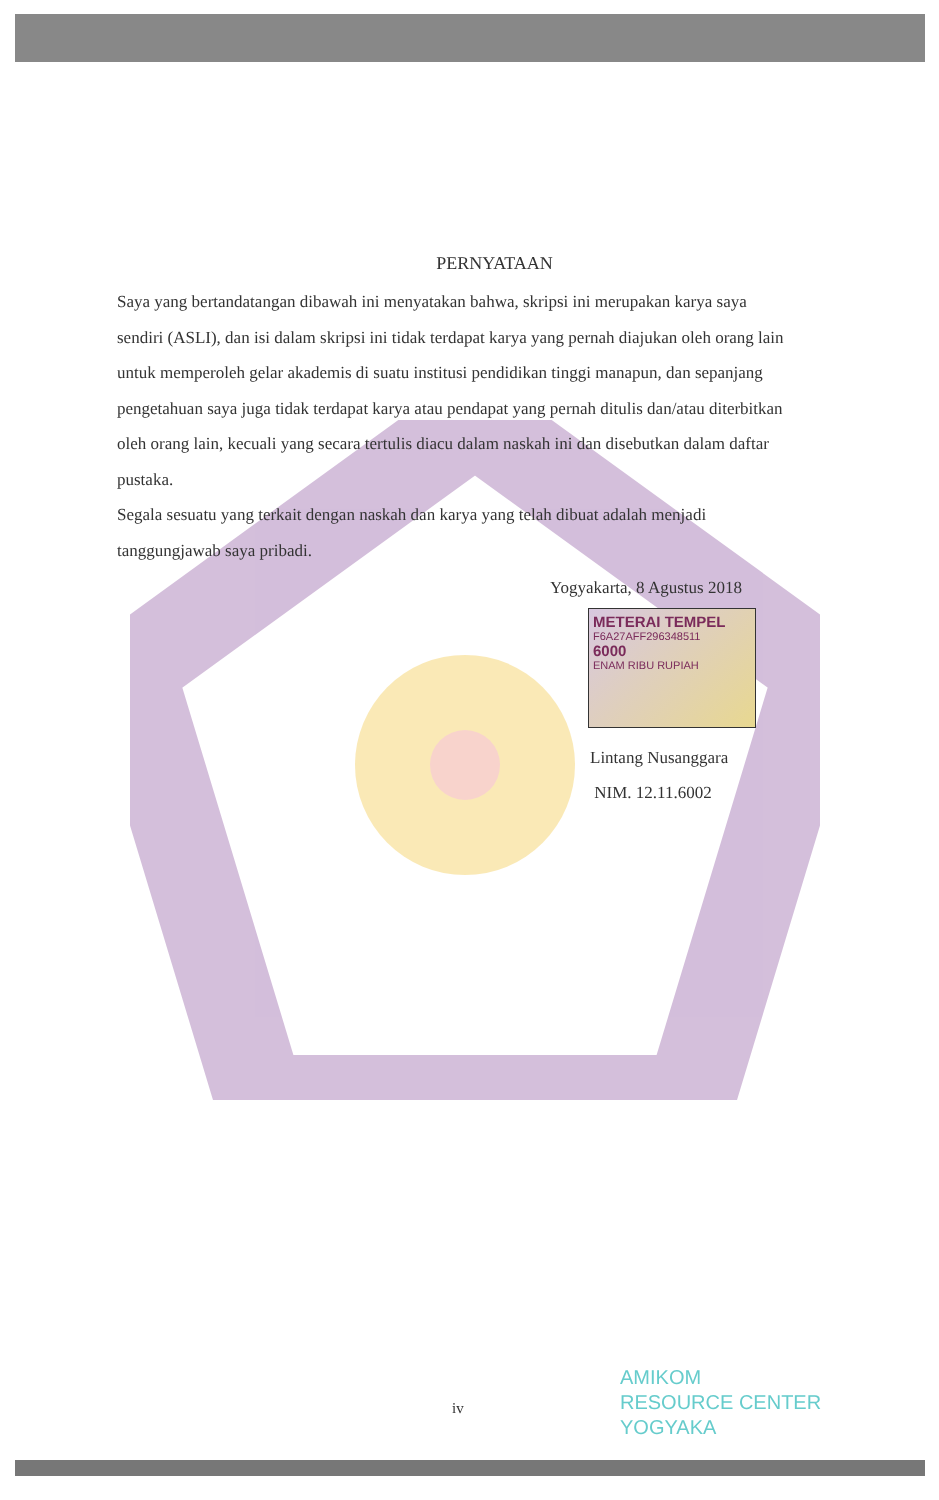PERNYATAAN
Saya yang bertandatangan dibawah ini menyatakan bahwa, skripsi ini merupakan karya saya sendiri (ASLI), dan isi dalam skripsi ini tidak terdapat karya yang pernah diajukan oleh orang lain untuk memperoleh gelar akademis di suatu institusi pendidikan tinggi manapun, dan sepanjang pengetahuan saya juga tidak terdapat karya atau pendapat yang pernah ditulis dan/atau diterbitkan oleh orang lain, kecuali yang secara tertulis diacu dalam naskah ini dan disebutkan dalam daftar pustaka.
Segala sesuatu yang terkait dengan naskah dan karya yang telah dibuat adalah menjadi tanggungjawab saya pribadi.
Yogyakarta, 8 Agustus 2018
METERAI TEMPEL
F6A27AFF296348511
6000
ENAM RIBU RUPIAH
Lintang Nusanggara
NIM. 12.11.6002
iv
AMIKOM
RESOURCE CENTER
YOGYAKA